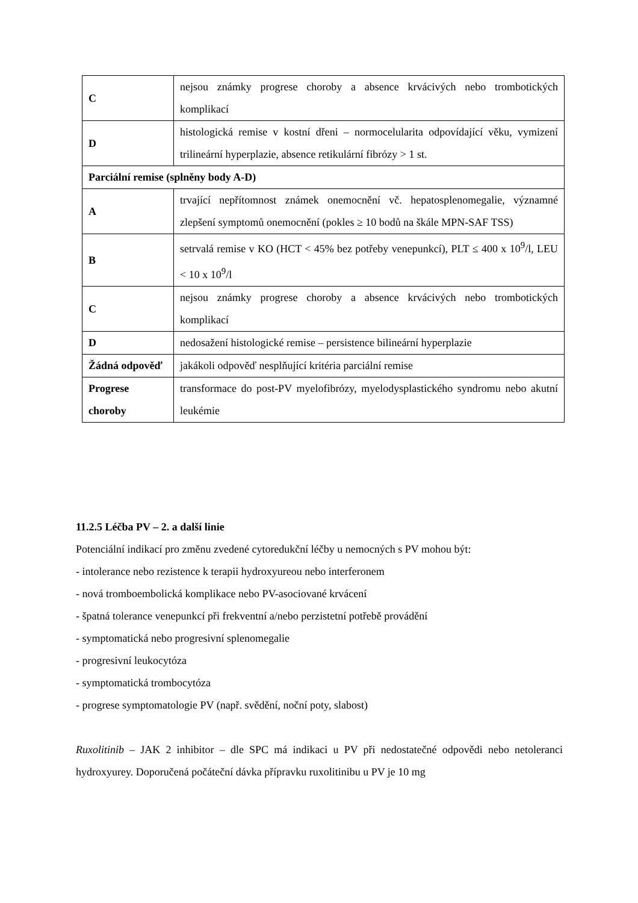| C | nejsou známky progrese choroby a absence krvácivých nebo trombotických komplikací |
| D | histologická remise v kostní dřeni – normocelularita odpovídající věku, vymizení trilineární hyperplazie, absence retikulární fibrózy > 1 st. |
| Parciální remise (splněny body A-D) | |
| A | trvající nepřítomnost známek onemocnění vč. hepatosplenomegalie, významné zlepšení symptomů onemocnění (pokles ≥ 10 bodů na škále MPN-SAF TSS) |
| B | setrvalá remise v KO (HCT < 45% bez potřeby venepunkcí), PLT ≤ 400 x 10<sup>9</sup>/l, LEU < 10 x 10<sup>9</sup>/l |
| C | nejsou známky progrese choroby a absence krvácivých nebo trombotických komplikací |
| D | nedosažení histologické remise – persistence bilineární hyperplazie |
| Žádná odpověď | jakákoli odpověď nesplňující kritéria parciální remise |
| Progrese choroby | transformace do post-PV myelofibrózy, myelodysplastického syndromu nebo akutní leukémie |
11.2.5 Léčba PV – 2. a další linie
Potenciální indikací pro změnu zvedené cytoredukční léčby u nemocných s PV mohou být:
- intolerance nebo rezistence k terapii hydroxyureou nebo interferonem
- nová tromboembolická komplikace nebo PV-asociované krvácení
- špatná tolerance venepunkcí při frekventní a/nebo perzistetní potřebě provádění
- symptomatická nebo progresivní splenomegalie
- progresivní leukocytóza
- symptomatická trombocytóza
- progrese symptomatologie PV (např. svědění, noční poty, slabost)
Ruxolitinib – JAK 2 inhibitor – dle SPC má indikaci u PV při nedostatečné odpovědi nebo netoleranci hydroxyurey. Doporučená počáteční dávka přípravku ruxolitinibu u PV je 10 mg